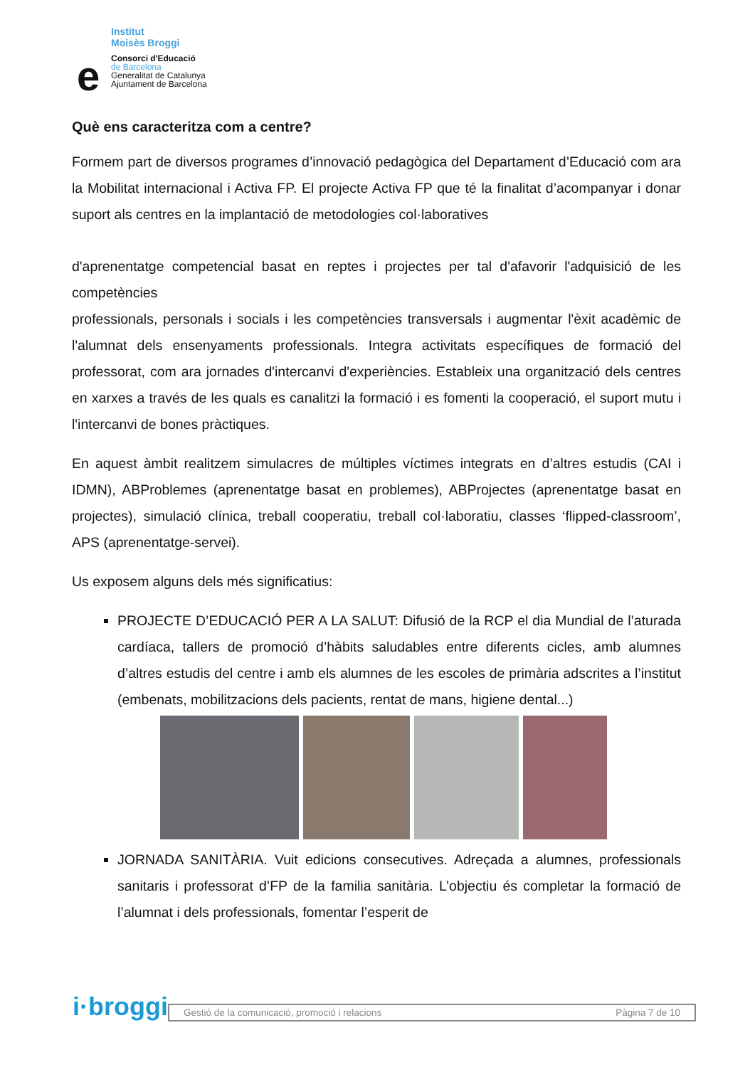Institut
Moisès Broggi
e
Consorci d'Educació
de Barcelona
Generalitat de Catalunya
Ajuntament de Barcelona
Què ens caracteritza com a centre?
Formem part de diversos programes d’innovació pedagògica del Departament d’Educació com ara la Mobilitat internacional i Activa FP. El projecte Activa FP que té la finalitat d’acompanyar i donar suport als centres en la implantació de metodologies col·laboratives
d'aprenentatge competencial basat en reptes i projectes per tal d'afavorir l'adquisició de les competències
professionals, personals i socials i les competències transversals i augmentar l'èxit acadèmic de l'alumnat dels ensenyaments professionals. Integra activitats específiques de formació del professorat, com ara jornades d'intercanvi d'experiències. Estableix una organització dels centres en xarxes a través de les quals es canalitzi la formació i es fomenti la cooperació, el suport mutu i l'intercanvi de bones pràctiques.
En aquest àmbit realitzem simulacres de múltiples víctimes integrats en d’altres estudis (CAI i IDMN), ABProblemes (aprenentatge basat en problemes), ABProjectes (aprenentatge basat en projectes), simulació clínica, treball cooperatiu, treball col·laboratiu, classes ‘flipped-classroom’, APS (aprenentatge-servei).
Us exposem alguns dels més significatius:
PROJECTE D’EDUCACIÓ PER A LA SALUT: Difusió de la RCP el dia Mundial de l’aturada cardíaca, tallers de promoció d’hàbits saludables entre diferents cicles, amb alumnes d’altres estudis del centre i amb els alumnes de les escoles de primària adscrites a l’institut (embenats, mobilitzacions dels pacients, rentat de mans, higiene dental...)
JORNADA SANITÀRIA. Vuit edicions consecutives. Adreçada a alumnes, professionals sanitaris i professorat d’FP de la familia sanitària. L’objectiu és completar la formació de l’alumnat i dels professionals, fomentar l’esperit de
i·broggi
Gestió de la comunicació, promoció i relacions Pàgina 7 de 10